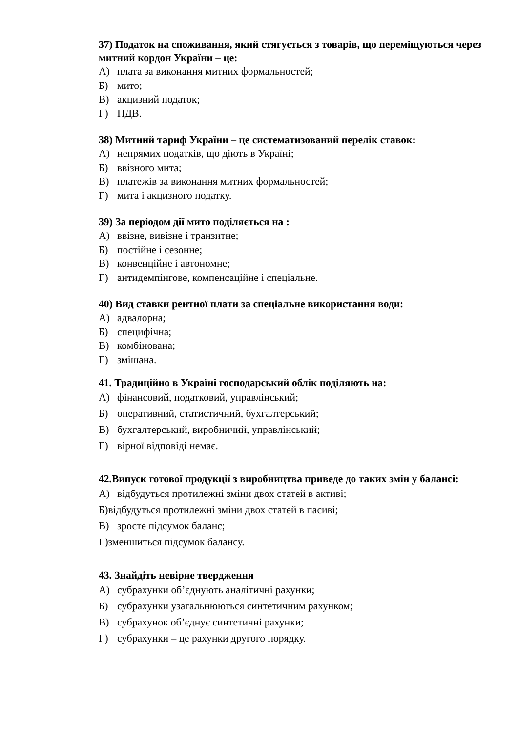37) Податок на споживання, який стягується з товарів, що переміщуються через митний кордон України – це:
А) плата за виконання митних формальностей;
Б) мито;
В) акцизний податок;
Г) ПДВ.
38) Митний тариф України – це систематизований перелік ставок:
А) непрямих податків, що діють в Україні;
Б) ввізного мита;
В) платежів за виконання митних формальностей;
Г) мита і акцизного податку.
39) За періодом дії мито поділяється на :
А) ввізне, вивізне і транзитне;
Б) постійне і сезонне;
В) конвенційне і автономне;
Г) антидемпінгове, компенсаційне і спеціальне.
40) Вид ставки рентної плати за спеціальне використання води:
А) адвалорна;
Б) специфічна;
В) комбінована;
Г) змішана.
41. Традиційно в Україні господарський облік поділяють на:
А) фінансовий, податковий, управлінський;
Б) оперативний, статистичний, бухгалтерський;
В) бухгалтерський, виробничий, управлінський;
Г) вірної відповіді немає.
42.Випуск готової продукції з виробництва приведе до таких змін у балансі:
А) відбудуться протилежні зміни двох статей в активі;
Б)відбудуться протилежні зміни двох статей в пасиві;
В) зросте підсумок баланс;
Г)зменшиться підсумок балансу.
43. Знайдіть невірне твердження
А) субрахунки об’єднують аналітичні рахунки;
Б) субрахунки узагальнюються синтетичним рахунком;
В) субрахунок об’єднує синтетичні рахунки;
Г) субрахунки – це рахунки другого порядку.